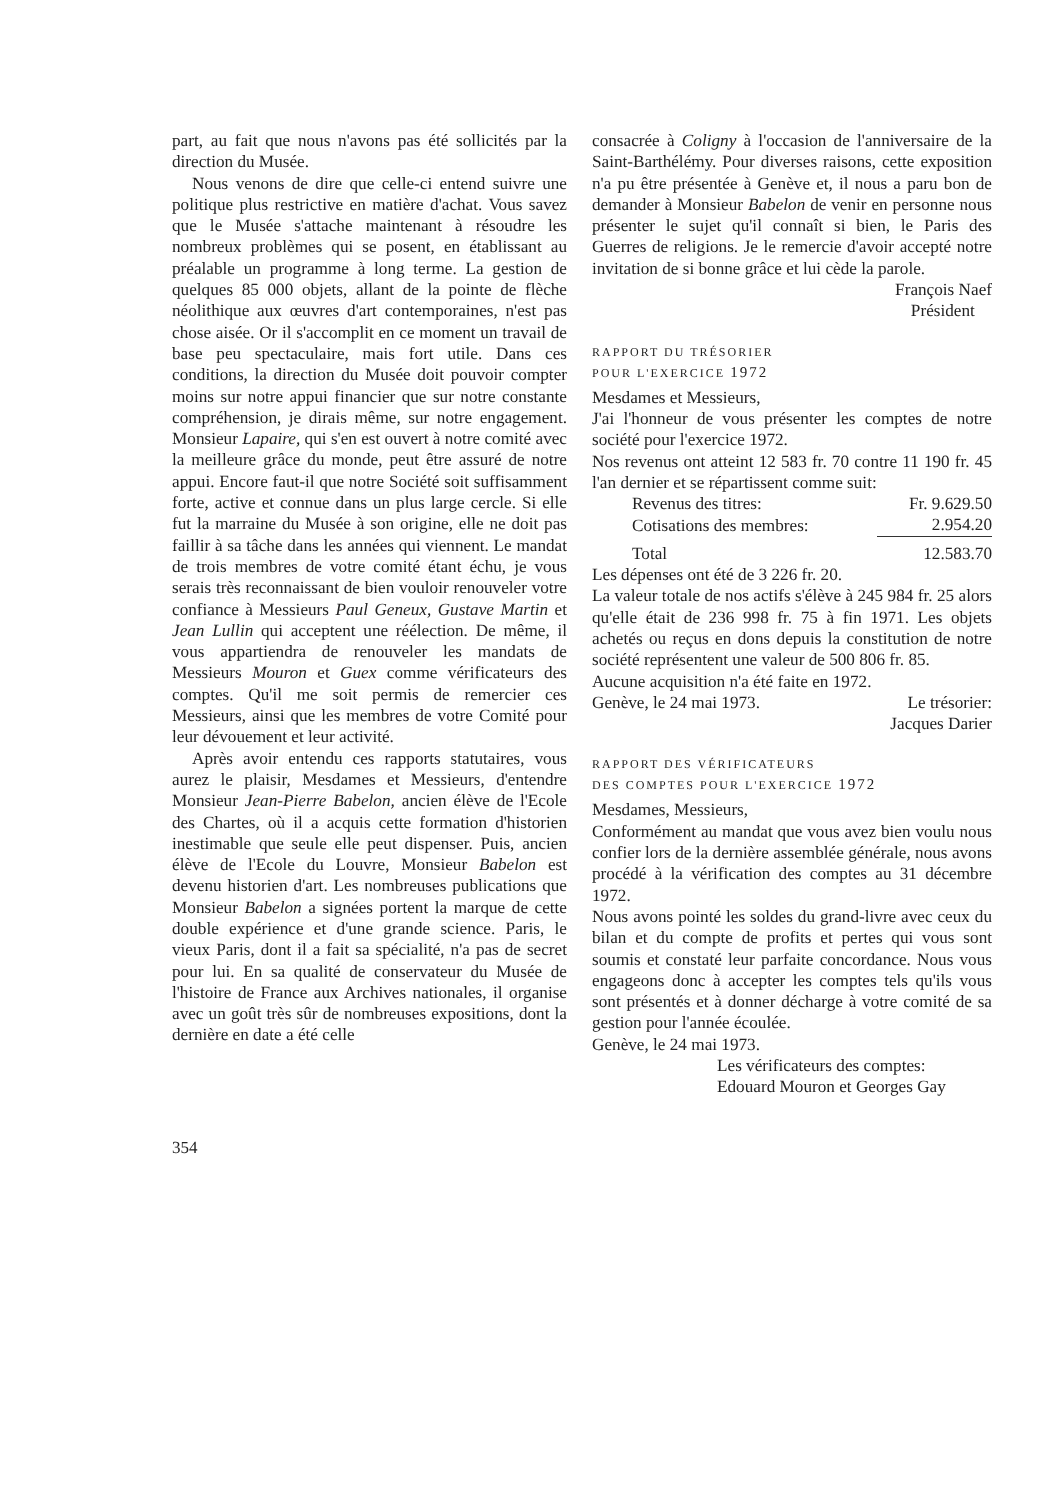part, au fait que nous n'avons pas été sollicités par la direction du Musée.
Nous venons de dire que celle-ci entend suivre une politique plus restrictive en matière d'achat. Vous savez que le Musée s'attache maintenant à résoudre les nombreux problèmes qui se posent, en établissant au préalable un programme à long terme. La gestion de quelques 85 000 objets, allant de la pointe de flèche néolithique aux œuvres d'art contemporaines, n'est pas chose aisée. Or il s'accomplit en ce moment un travail de base peu spectaculaire, mais fort utile. Dans ces conditions, la direction du Musée doit pouvoir compter moins sur notre appui financier que sur notre constante compréhension, je dirais même, sur notre engagement. Monsieur Lapaire, qui s'en est ouvert à notre comité avec la meilleure grâce du monde, peut être assuré de notre appui. Encore faut-il que notre Société soit suffisamment forte, active et connue dans un plus large cercle. Si elle fut la marraine du Musée à son origine, elle ne doit pas faillir à sa tâche dans les années qui viennent. Le mandat de trois membres de votre comité étant échu, je vous serais très reconnaissant de bien vouloir renouveler votre confiance à Messieurs Paul Geneux, Gustave Martin et Jean Lullin qui acceptent une réélection. De même, il vous appartiendra de renouveler les mandats de Messieurs Mouron et Guex comme vérificateurs des comptes. Qu'il me soit permis de remercier ces Messieurs, ainsi que les membres de votre Comité pour leur dévouement et leur activité.
Après avoir entendu ces rapports statutaires, vous aurez le plaisir, Mesdames et Messieurs, d'entendre Monsieur Jean-Pierre Babelon, ancien élève de l'Ecole des Chartes, où il a acquis cette formation d'historien inestimable que seule elle peut dispenser. Puis, ancien élève de l'Ecole du Louvre, Monsieur Babelon est devenu historien d'art. Les nombreuses publications que Monsieur Babelon a signées portent la marque de cette double expérience et d'une grande science. Paris, le vieux Paris, dont il a fait sa spécialité, n'a pas de secret pour lui. En sa qualité de conservateur du Musée de l'histoire de France aux Archives nationales, il organise avec un goût très sûr de nombreuses expositions, dont la dernière en date a été celle
consacrée à Coligny à l'occasion de l'anniversaire de la Saint-Barthélémy. Pour diverses raisons, cette exposition n'a pu être présentée à Genève et, il nous a paru bon de demander à Monsieur Babelon de venir en personne nous présenter le sujet qu'il connaît si bien, le Paris des Guerres de religions. Je le remercie d'avoir accepté notre invitation de si bonne grâce et lui cède la parole.
François Naef
Président
RAPPORT DU TRÉSORIER
POUR L'EXERCICE 1972
Mesdames et Messieurs,
J'ai l'honneur de vous présenter les comptes de notre société pour l'exercice 1972.
Nos revenus ont atteint 12 583 fr. 70 contre 11 190 fr. 45 l'an dernier et se répartissent comme suit:
| Revenus des titres: | Fr. 9.629.50 |
| Cotisations des membres: | 2.954.20 |
| Total | 12.583.70 |
Les dépenses ont été de 3 226 fr. 20.
La valeur totale de nos actifs s'élève à 245 984 fr. 25 alors qu'elle était de 236 998 fr. 75 à fin 1971. Les objets achetés ou reçus en dons depuis la constitution de notre société représentent une valeur de 500 806 fr. 85.
Aucune acquisition n'a été faite en 1972.
Genève, le 24 mai 1973. Le trésorier:
Jacques Darier
RAPPORT DES VÉRIFICATEURS
DES COMPTES POUR L'EXERCICE 1972
Mesdames, Messieurs,
Conformément au mandat que vous avez bien voulu nous confier lors de la dernière assemblée générale, nous avons procédé à la vérification des comptes au 31 décembre 1972.
Nous avons pointé les soldes du grand-livre avec ceux du bilan et du compte de profits et pertes qui vous sont soumis et constaté leur parfaite concordance. Nous vous engageons donc à accepter les comptes tels qu'ils vous sont présentés et à donner décharge à votre comité de sa gestion pour l'année écoulée.
Genève, le 24 mai 1973.
Les vérificateurs des comptes:
Edouard Mouron et Georges Gay
354